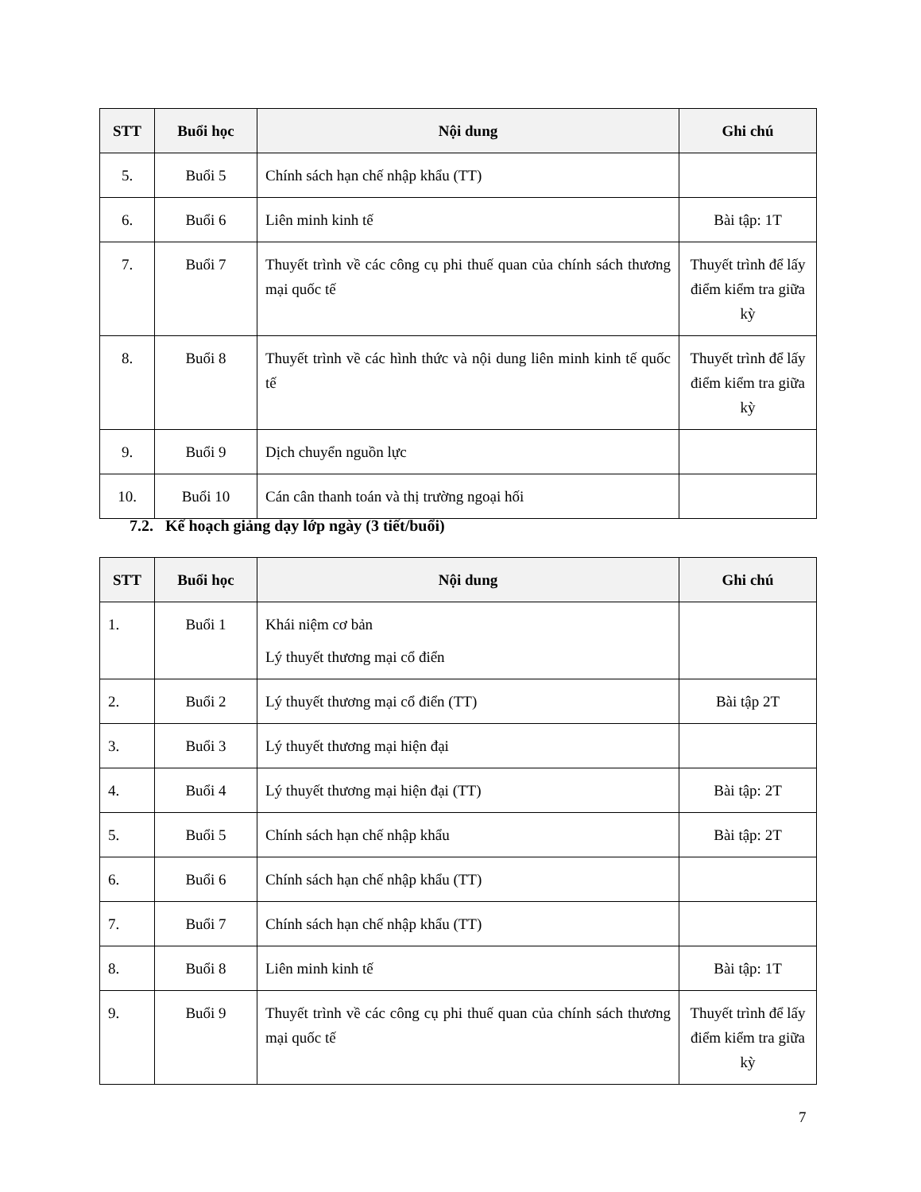| STT | Buổi học | Nội dung | Ghi chú |
| --- | --- | --- | --- |
| 5. | Buổi 5 | Chính sách hạn chế nhập khẩu (TT) | |
| 6. | Buổi 6 | Liên minh kinh tế | Bài tập: 1T |
| 7. | Buổi 7 | Thuyết trình về các công cụ phi thuế quan của chính sách thương mại quốc tế | Thuyết trình để lấy điểm kiểm tra giữa kỳ |
| 8. | Buổi 8 | Thuyết trình về các hình thức và nội dung liên minh kinh tế quốc tế | Thuyết trình để lấy điểm kiểm tra giữa kỳ |
| 9. | Buổi 9 | Dịch chuyển nguồn lực | |
| 10. | Buổi 10 | Cán cân thanh toán và thị trường ngoại hối | |
7.2. Kế hoạch giảng dạy lớp ngày (3 tiết/buổi)
| STT | Buổi học | Nội dung | Ghi chú |
| --- | --- | --- | --- |
| 1. | Buổi 1 | Khái niệm cơ bản Lý thuyết thương mại cổ điển | |
| 2. | Buổi 2 | Lý thuyết thương mại cổ điển (TT) | Bài tập 2T |
| 3. | Buổi 3 | Lý thuyết thương mại hiện đại | |
| 4. | Buổi 4 | Lý thuyết thương mại hiện đại (TT) | Bài tập: 2T |
| 5. | Buổi 5 | Chính sách hạn chế nhập khẩu | Bài tập: 2T |
| 6. | Buổi 6 | Chính sách hạn chế nhập khẩu (TT) | |
| 7. | Buổi 7 | Chính sách hạn chế nhập khẩu (TT) | |
| 8. | Buổi 8 | Liên minh kinh tế | Bài tập: 1T |
| 9. | Buổi 9 | Thuyết trình về các công cụ phi thuế quan của chính sách thương mại quốc tế | Thuyết trình để lấy điểm kiểm tra giữa kỳ |
7